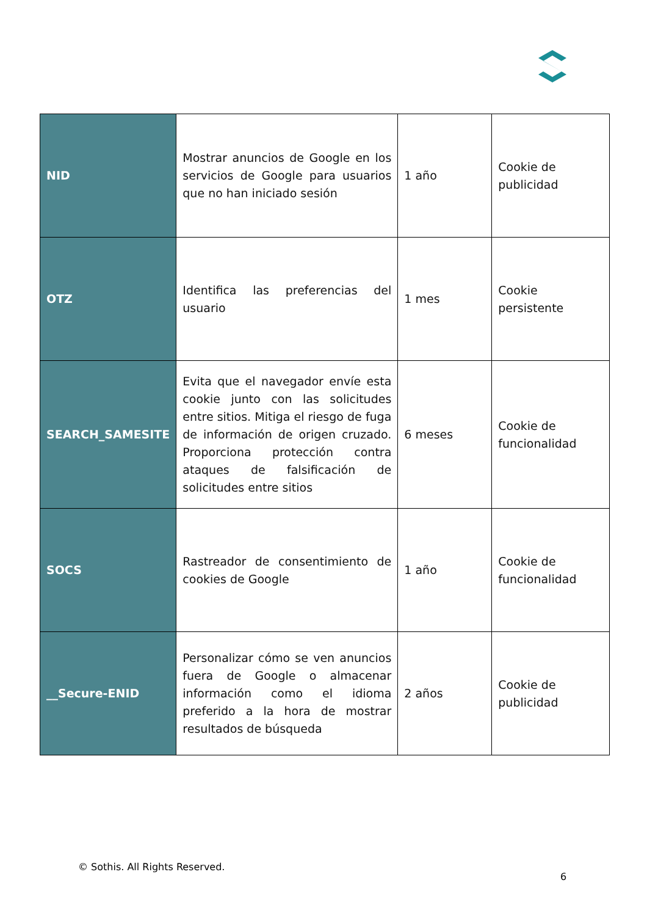| NID | Mostrar anuncios de Google en los servicios de Google para usuarios que no han iniciado sesión | 1 año | Cookie de publicidad |
| OTZ | Identifica las preferencias del usuario | 1 mes | Cookie persistente |
| SEARCH_SAMESITE | Evita que el navegador envíe esta cookie junto con las solicitudes entre sitios. Mitiga el riesgo de fuga de información de origen cruzado. Proporciona protección contra ataques de falsificación de solicitudes entre sitios | 6 meses | Cookie de funcionalidad |
| SOCS | Rastreador de consentimiento de cookies de Google | 1 año | Cookie de funcionalidad |
| __Secure-ENID | Personalizar cómo se ven anuncios fuera de Google o almacenar información como el idioma preferido a la hora de mostrar resultados de búsqueda | 2 años | Cookie de publicidad |
© Sothis. All Rights Reserved.
6